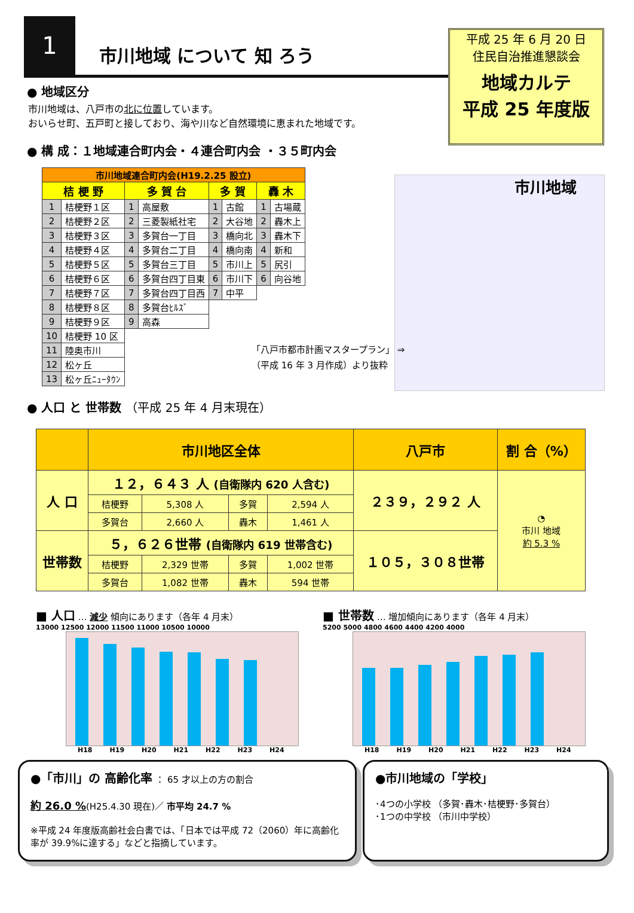1
市川地域 について 知 ろう
平成 25 年 6 月 20 日
住民自治推進懇談会
地域カルテ
平成 25 年度版
● 地域区分
市川地域は、八戸市の北に位置しています。
おいらせ町、五戸町と接しており、海や川など自然環境に恵まれた地域です。
● 構 成：１地域連合町内会・４連合町内会 ・３５町内会
市川地域
「八戸市都市計画マスタープラン」 ⇒
（平成 16 年 3 月作成）より抜粋
| 市川地域連合町内会(H19.2.25 設立) | | | | | | | |
| 桔 梗 野 | | 多 賀 台 | | 多 賀 | | 轟 木 | |
| 1 | 桔梗野１区 | 1 | 高屋敷 | 1 | 古館 | 1 | 古場蔵 |
| 2 | 桔梗野２区 | 2 | 三菱製紙社宅 | 2 | 大谷地 | 2 | 轟木上 |
| 3 | 桔梗野３区 | 3 | 多賀台一丁目 | 3 | 橋向北 | 3 | 轟木下 |
| 4 | 桔梗野４区 | 4 | 多賀台二丁目 | 4 | 橋向南 | 4 | 新和 |
| 5 | 桔梗野５区 | 5 | 多賀台三丁目 | 5 | 市川上 | 5 | 尻引 |
| 6 | 桔梗野６区 | 6 | 多賀台四丁目東 | 6 | 市川下 | 6 | 向谷地 |
| 7 | 桔梗野７区 | 7 | 多賀台四丁目西 | 7 | 中平 | | |
| 8 | 桔梗野８区 | 8 | 多賀台ﾋﾙｽﾞ | | | | |
| 9 | 桔梗野９区 | 9 | 高森 | | | | |
| 10 | 桔梗野 10 区 | | | | | | |
| 11 | 陸奥市川 | | | | | | |
| 12 | 松ヶ丘 | | | | | | |
| 13 | 松ヶ丘ﾆｭｰﾀｳﾝ | | | | | | |
● 人口 と 世帯数 （平成 25 年 4 月末現在）
| | 市川地区全体 | | | | 八戸市 | 割 合（%） |
| --- | --- | --- | --- | --- | --- | --- |
| 人 口 | １２，６４３ 人 (自衛隊内 620 人含む) | | | | ２３９，２９２ 人 | ◔ 市川 地域 約 5.3 % |
| | 桔梗野 | 5,308 人 | 多賀 | 2,594 人 | | |
| | 多賀台 | 2,660 人 | 轟木 | 1,461 人 | | |
| 世帯数 | ５，６２６世帯 (自衛隊内 619 世帯含む) | | | | １０５，３０８世帯 | |
| | 桔梗野 | 2,329 世帯 | 多賀 | 1,002 世帯 | | |
| | 多賀台 | 1,082 世帯 | 轟木 | 594 世帯 | | |
■ 人口 … 減少 傾向にあります（各年 4 月末）
13000 12500 12000 11500 11000 10500 10000
H18 H19 H20 H21 H22 H23 H24
■ 世帯数 … 増加傾向にあります（各年 4 月末）
5200 5000 4800 4600 4400 4200 4000
H18 H19 H20 H21 H22 H23 H24
●「市川」の 高齢化率 ： 65 才以上の方の割合
約 26.0 %(H25.4.30 現在)／ 市平均 24.7 %
※平成 24 年度版高齢社会白書では、「日本では平成 72（2060）年に高齢化率が 39.9%に達する」などと指摘しています。
●市川地域の「学校」
･4つの小学校 （多賀･轟木･桔梗野･多賀台）
･1つの中学校 （市川中学校）